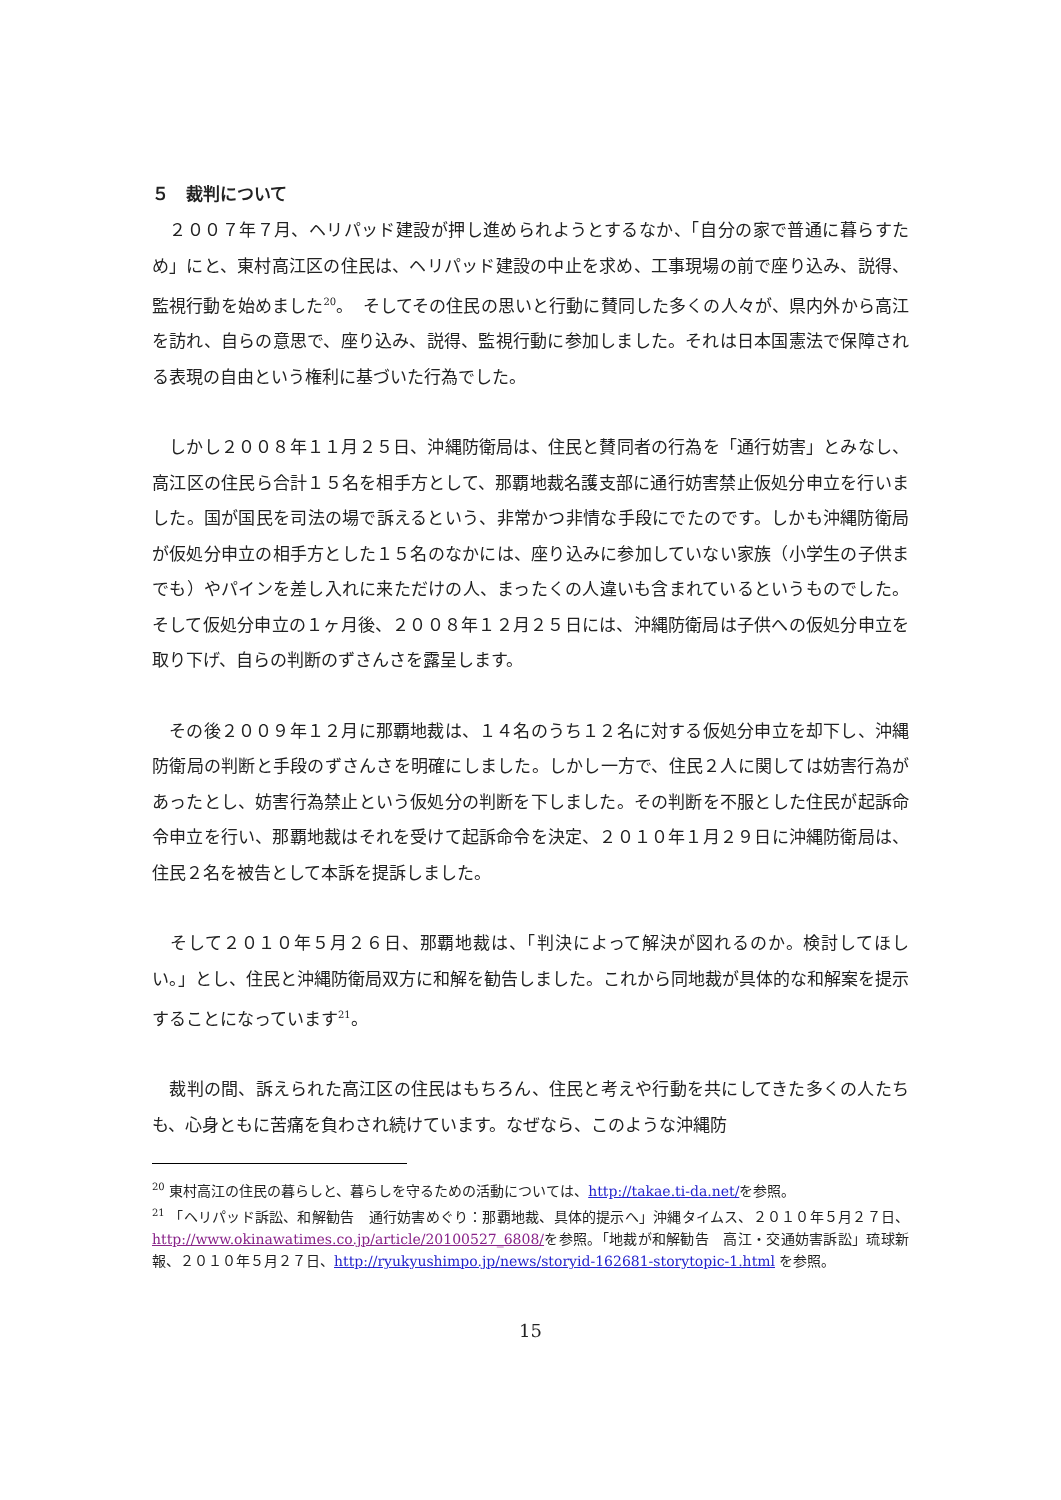５　裁判について
　２００７年７月、ヘリパッド建設が押し進められようとするなか、「自分の家で普通に暮らすため」にと、東村高江区の住民は、ヘリパッド建設の中止を求め、工事現場の前で座り込み、説得、監視行動を始めました<sup>20</sup>。　そしてその住民の思いと行動に賛同した多くの人々が、県内外から高江を訪れ、自らの意思で、座り込み、説得、監視行動に参加しました。それは日本国憲法で保障される表現の自由という権利に基づいた行為でした。
　しかし２００８年１１月２５日、沖縄防衛局は、住民と賛同者の行為を「通行妨害」とみなし、高江区の住民ら合計１５名を相手方として、那覇地裁名護支部に通行妨害禁止仮処分申立を行いました。国が国民を司法の場で訴えるという、非常かつ非情な手段にでたのです。しかも沖縄防衛局が仮処分申立の相手方とした１５名のなかには、座り込みに参加していない家族（小学生の子供までも）やパインを差し入れに来ただけの人、まったくの人違いも含まれているというものでした。そして仮処分申立の１ヶ月後、２００８年１２月２５日には、沖縄防衛局は子供への仮処分申立を取り下げ、自らの判断のずさんさを露呈します。
　その後２００９年１２月に那覇地裁は、１４名のうち１２名に対する仮処分申立を却下し、沖縄防衛局の判断と手段のずさんさを明確にしました。しかし一方で、住民２人に関しては妨害行為があったとし、妨害行為禁止という仮処分の判断を下しました。その判断を不服とした住民が起訴命令申立を行い、那覇地裁はそれを受けて起訴命令を決定、２０１０年１月２９日に沖縄防衛局は、住民２名を被告として本訴を提訴しました。
　そして２０１０年５月２６日、那覇地裁は、「判決によって解決が図れるのか。検討してほしい。」とし、住民と沖縄防衛局双方に和解を勧告しました。これから同地裁が具体的な和解案を提示することになっています<sup>21</sup>。
　裁判の間、訴えられた高江区の住民はもちろん、住民と考えや行動を共にしてきた多くの人たちも、心身ともに苦痛を負わされ続けています。なぜなら、このような沖縄防
<sup>20</sup> 東村高江の住民の暮らしと、暮らしを守るための活動については、http://takae.ti-da.net/を参照。
<sup>21</sup> 「ヘリパッド訴訟、和解勧告　通行妨害めぐり：那覇地裁、具体的提示へ」沖縄タイムス、２０１０年５月２７日、http://www.okinawatimes.co.jp/article/20100527_6808/を参照。「地裁が和解勧告　高江・交通妨害訴訟」琉球新報、２０１０年５月２７日、http://ryukyushimpo.jp/news/storyid-162681-storytopic-1.html を参照。
15